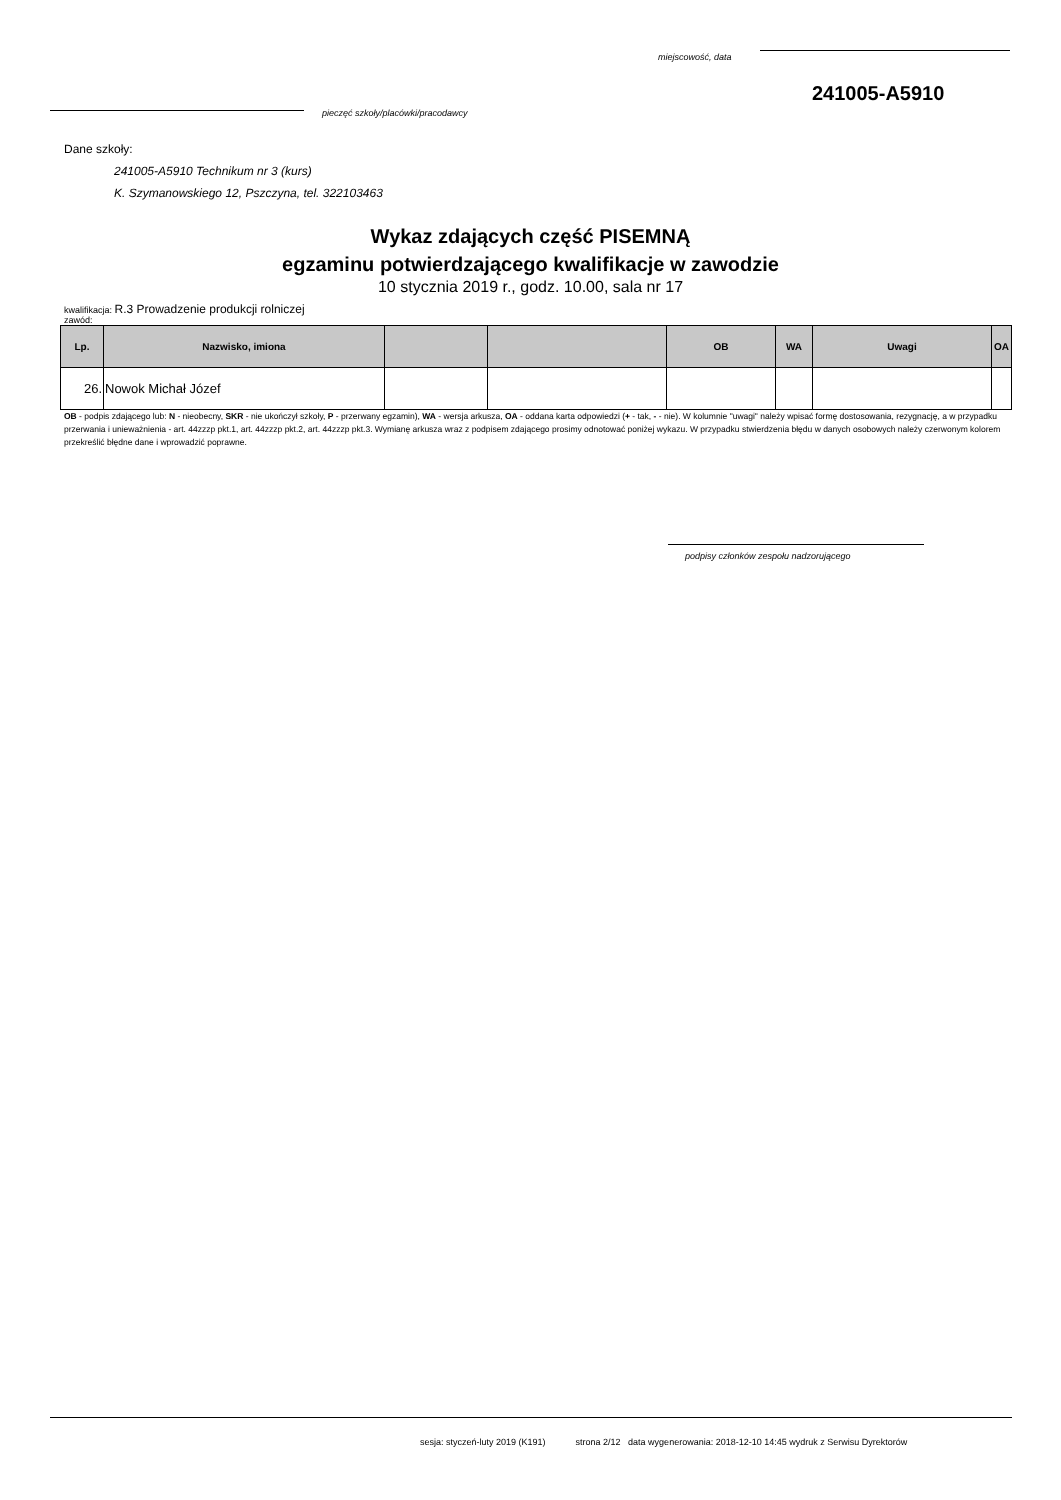miejscowość, data
241005-A5910
pieczęć szkoły/placówki/pracodawcy
Dane szkoły:
241005-A5910 Technikum nr 3 (kurs)
K. Szymanowskiego 12, Pszczyna, tel. 322103463
Wykaz zdających część PISEMNĄ
egzaminu potwierdzającego kwalifikacje w zawodzie
10 stycznia 2019 r., godz. 10.00, sala nr 17
kwalifikacja: R.3 Prowadzenie produkcji rolniczej
zawód:
| Lp. | Nazwisko, imiona | | | OB | WA | Uwagi | OA |
| --- | --- | --- | --- | --- | --- | --- | --- |
| 26. | Nowok Michał Józef | | | | | | |
OB - podpis zdającego lub: N - nieobecny, SKR - nie ukończył szkoły, P - przerwany egzamin), WA - wersja arkusza, OA - oddana karta odpowiedzi (+ - tak, - - nie). W kolumnie "uwagi" należy wpisać formę dostosowania, rezygnację, a w przypadku przerwania i unieważnienia - art. 44zzzp pkt.1, art. 44zzzp pkt.2, art. 44zzzp pkt.3. Wymianę arkusza wraz z podpisem zdającego prosimy odnotować poniżej wykazu. W przypadku stwierdzenia błędu w danych osobowych należy czerwonym kolorem przekreślić błędne dane i wprowadzić poprawne.
podpisy członków zespołu nadzorującego
sesja: styczeń-luty 2019 (K191) strona 2/12 data wygenerowania: 2018-12-10 14:45 wydruk z Serwisu Dyrektorów